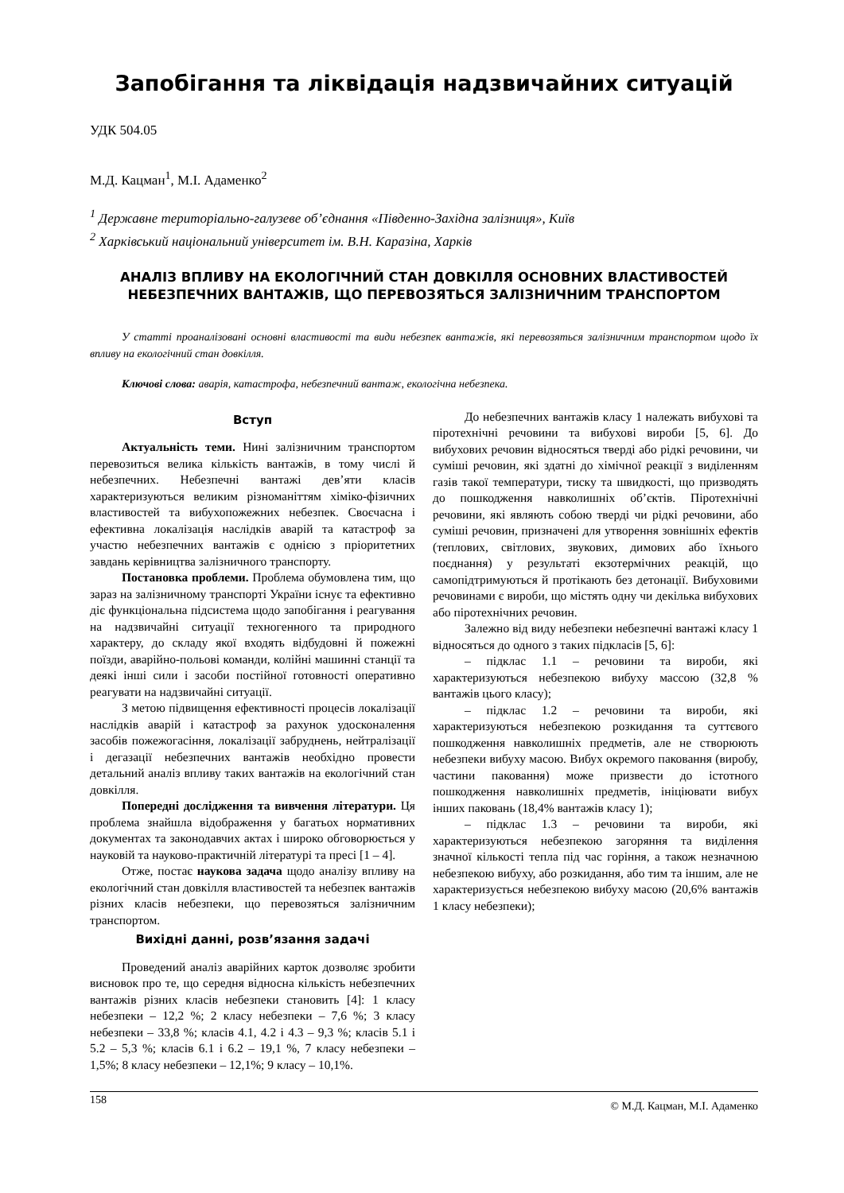Запобігання та ліквідація надзвичайних ситуацій
УДК 504.05
М.Д. Кацман<sup>1</sup>, М.І. Адаменко<sup>2</sup>
<sup>1</sup> Державне територіально-галузеве об’єднання «Південно-Західна залізниця», Київ
<sup>2</sup> Харківський національний університет ім. В.Н. Каразіна, Харків
АНАЛІЗ ВПЛИВУ НА ЕКОЛОГІЧНИЙ СТАН ДОВКІЛЛЯ ОСНОВНИХ ВЛАСТИВОСТЕЙ НЕБЕЗПЕЧНИХ ВАНТАЖІВ, ЩО ПЕРЕВОЗЯТЬСЯ ЗАЛІЗНИЧНИМ ТРАНСПОРТОМ
У статті проаналізовані основні властивості та види небезпек вантажів, які перевозяться залізничним транспортом щодо їх впливу на екологічний стан довкілля.
Ключові слова: аварія, катастрофа, небезпечний вантаж, екологічна небезпека.
Вступ
Актуальність теми. Нині залізничним транспортом перевозиться велика кількість вантажів, в тому числі й небезпечних. Небезпечні вантажі дев’яти класів характеризуються великим різноманіттям хіміко-фізичних властивостей та вибухопожежних небезпек. Своєчасна і ефективна локалізація наслідків аварій та катастроф за участю небезпечних вантажів є однією з пріоритетних завдань керівництва залізничного транспорту.
Постановка проблеми. Проблема обумовлена тим, що зараз на залізничному транспорті України існує та ефективно діє функціональна підсистема щодо запобігання і реагування на надзвичайні ситуації техногенного та природного характеру, до складу якої входять відбудовні й пожежні поїзди, аварійно-польові команди, колійні машинні станції та деякі інші сили і засоби постійної готовності оперативно реагувати на надзвичайні ситуації.
З метою підвищення ефективності процесів локалізації наслідків аварій і катастроф за рахунок удосконалення засобів пожежогасіння, локалізації забруднень, нейтралізації і дегазації небезпечних вантажів необхідно провести детальний аналіз впливу таких вантажів на екологічний стан довкілля.
Попередні дослідження та вивчення літератури. Ця проблема знайшла відображення у багатьох нормативних документах та законодавчих актах і широко обговорюється у науковій та науково-практичній літературі та пресі [1 – 4].
Отже, постає наукова задача щодо аналізу впливу на екологічний стан довкілля властивостей та небезпек вантажів різних класів небезпеки, що перевозяться залізничним транспортом.
Вихідні данні, розв’язання задачі
Проведений аналіз аварійних карток дозволяє зробити висновок про те, що середня відносна кількість небезпечних вантажів різних класів небезпеки становить [4]: 1 класу небезпеки – 12,2 %; 2 класу небезпеки – 7,6 %; 3 класу небезпеки – 33,8 %; класів 4.1, 4.2 і 4.3 – 9,3 %; класів 5.1 і 5.2 – 5,3 %; класів 6.1 і 6.2 – 19,1 %, 7 класу небезпеки – 1,5%; 8 класу небезпеки – 12,1%; 9 класу – 10,1%.
До небезпечних вантажів класу 1 належать вибухові та піротехнічні речовини та вибухові вироби [5, 6]. До вибухових речовин відносяться тверді або рідкі речовини, чи суміші речовин, які здатні до хімічної реакції з виділенням газів такої температури, тиску та швидкості, що призводять до пошкодження навколишніх об’єктів. Піротехнічні речовини, які являють собою тверді чи рідкі речовини, або суміші речовин, призначені для утворення зовнішніх ефектів (теплових, світлових, звукових, димових або їхнього поєднання) у результаті екзотермічних реакцій, що самопідтримуються й протікають без детонації. Вибуховими речовинами є вироби, що містять одну чи декілька вибухових або піротехнічних речовин.
Залежно від виду небезпеки небезпечні вантажі класу 1 відносяться до одного з таких підкласів [5, 6]:
– підклас 1.1 – речовини та вироби, які характеризуються небезпекою вибуху массою (32,8 % вантажів цього класу);
– підклас 1.2 – речовини та вироби, які характеризуються небезпекою розкидання та суттєвого пошкодження навколишніх предметів, але не створюють небезпеки вибуху масою. Вибух окремого паковання (виробу, частини паковання) може призвести до істотного пошкодження навколишніх предметів, ініціювати вибух інших паковань (18,4% вантажів класу 1);
– підклас 1.3 – речовини та вироби, які характеризуються небезпекою загоряння та виділення значної кількості тепла під час горіння, а також незначною небезпекою вибуху, або розкидання, або тим та іншим, але не характеризується небезпекою вибуху масою (20,6% вантажів 1 класу небезпеки);
158 © М.Д. Кацман, М.І. Адаменко